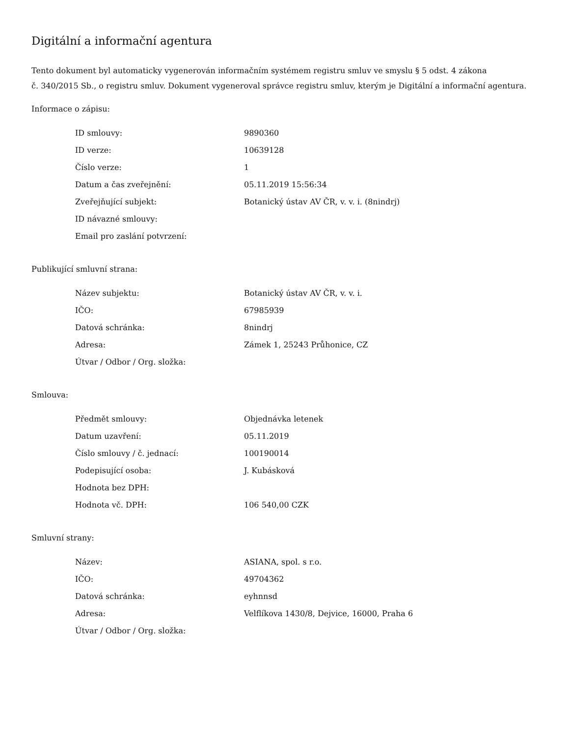Digitální a informační agentura
Tento dokument byl automaticky vygenerován informačním systémem registru smluv ve smyslu § 5 odst. 4 zákona
č. 340/2015 Sb., o registru smluv. Dokument vygeneroval správce registru smluv, kterým je Digitální a informační agentura.
Informace o zápisu:
| ID smlouvy: | 9890360 |
| ID verze: | 10639128 |
| Číslo verze: | 1 |
| Datum a čas zveřejnění: | 05.11.2019 15:56:34 |
| Zveřejňující subjekt: | Botanický ústav AV ČR, v. v. i. (8nindrj) |
| ID návazné smlouvy: | |
| Email pro zaslání potvrzení: | |
Publikující smluvní strana:
| Název subjektu: | Botanický ústav AV ČR, v. v. i. |
| IČO: | 67985939 |
| Datová schránka: | 8nindrj |
| Adresa: | Zámek 1, 25243 Průhonice, CZ |
| Útvar / Odbor / Org. složka: | |
Smlouva:
| Předmět smlouvy: | Objednávka letenek |
| Datum uzavření: | 05.11.2019 |
| Číslo smlouvy / č. jednací: | 100190014 |
| Podepisující osoba: | J. Kubásková |
| Hodnota bez DPH: | |
| Hodnota vč. DPH: | 106 540,00 CZK |
Smluvní strany:
| Název: | ASIANA, spol. s r.o. |
| IČO: | 49704362 |
| Datová schránka: | eyhnnsd |
| Adresa: | Velflíkova 1430/8, Dejvice, 16000, Praha 6 |
| Útvar / Odbor / Org. složka: | |